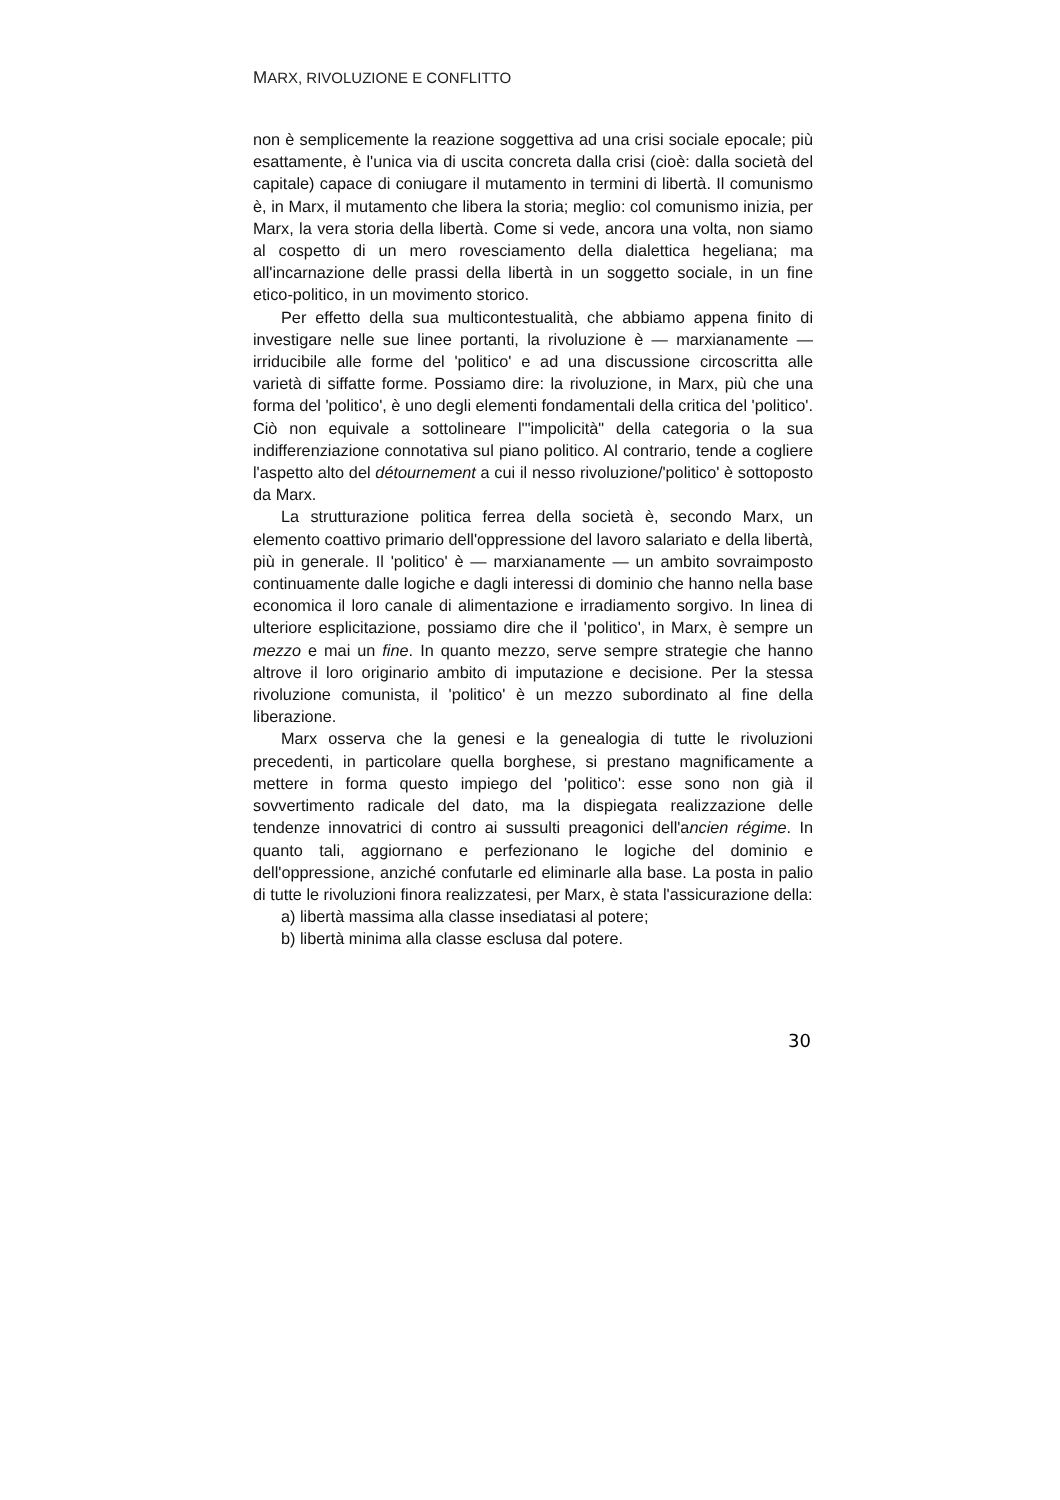MARX, RIVOLUZIONE E CONFLITTO
non è semplicemente la reazione soggettiva ad una crisi sociale epocale; più esattamente, è l'unica via di uscita concreta dalla crisi (cioè: dalla società del capitale) capace di coniugare il mutamento in termini di libertà. Il comunismo è, in Marx, il mutamento che libera la storia; meglio: col comunismo inizia, per Marx, la vera storia della libertà. Come si vede, ancora una volta, non siamo al cospetto di un mero rovesciamento della dialettica hegeliana; ma all'incarnazione delle prassi della libertà in un soggetto sociale, in un fine etico-politico, in un movimento storico.
Per effetto della sua multicontestualità, che abbiamo appena finito di investigare nelle sue linee portanti, la rivoluzione è — marxianamente — irriducibile alle forme del 'politico' e ad una discussione circoscritta alle varietà di siffatte forme. Possiamo dire: la rivoluzione, in Marx, più che una forma del 'politico', è uno degli elementi fondamentali della critica del 'politico'. Ciò non equivale a sottolineare l'"impolicità" della categoria o la sua indifferenziazione connotativa sul piano politico. Al contrario, tende a cogliere l'aspetto alto del détournement a cui il nesso rivoluzione/'politico' è sottoposto da Marx.
La strutturazione politica ferrea della società è, secondo Marx, un elemento coattivo primario dell'oppressione del lavoro salariato e della libertà, più in generale. Il 'politico' è — marxianamente — un ambito sovraimposto continuamente dalle logiche e dagli interessi di dominio che hanno nella base economica il loro canale di alimentazione e irradiamento sorgivo. In linea di ulteriore esplicitazione, possiamo dire che il 'politico', in Marx, è sempre un mezzo e mai un fine. In quanto mezzo, serve sempre strategie che hanno altrove il loro originario ambito di imputazione e decisione. Per la stessa rivoluzione comunista, il 'politico' è un mezzo subordinato al fine della liberazione.
Marx osserva che la genesi e la genealogia di tutte le rivoluzioni precedenti, in particolare quella borghese, si prestano magnificamente a mettere in forma questo impiego del 'politico': esse sono non già il sovvertimento radicale del dato, ma la dispiegata realizzazione delle tendenze innovatrici di contro ai sussulti preagonici dell'ancien régime. In quanto tali, aggiornano e perfezionano le logiche del dominio e dell'oppressione, anziché confutarle ed eliminarle alla base. La posta in palio di tutte le rivoluzioni finora realizzatesi, per Marx, è stata l'assicurazione della:
a) libertà massima alla classe insediatasi al potere;
b) libertà minima alla classe esclusa dal potere.
30